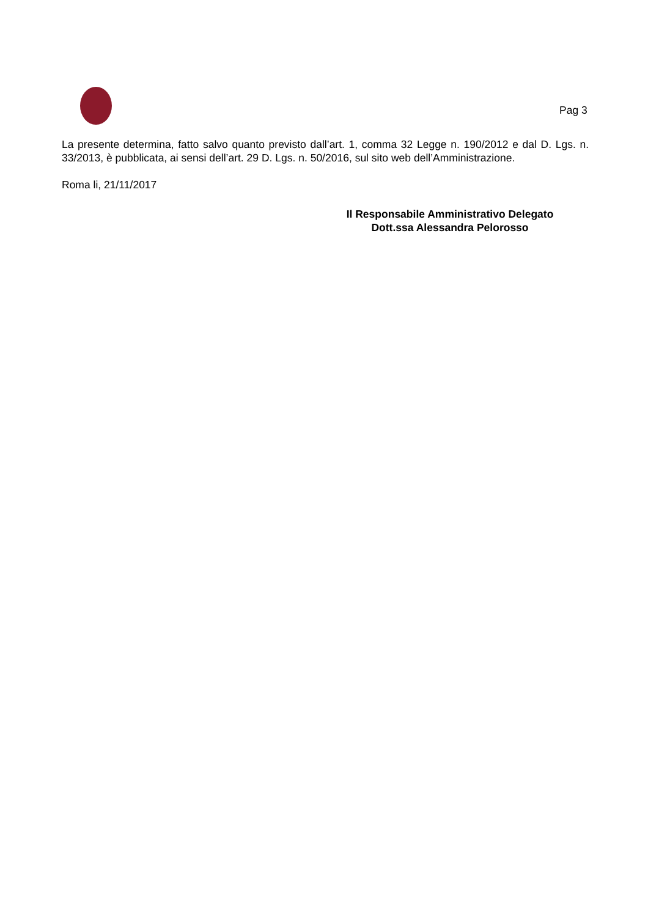Pag 3
La presente determina, fatto salvo quanto previsto dall’art. 1, comma 32 Legge n. 190/2012 e dal D. Lgs. n. 33/2013, è pubblicata, ai sensi dell’art. 29 D. Lgs. n. 50/2016, sul sito web dell’Amministrazione.
Roma li, 21/11/2017
Il Responsabile Amministrativo Delegato
Dott.ssa Alessandra Pelorosso